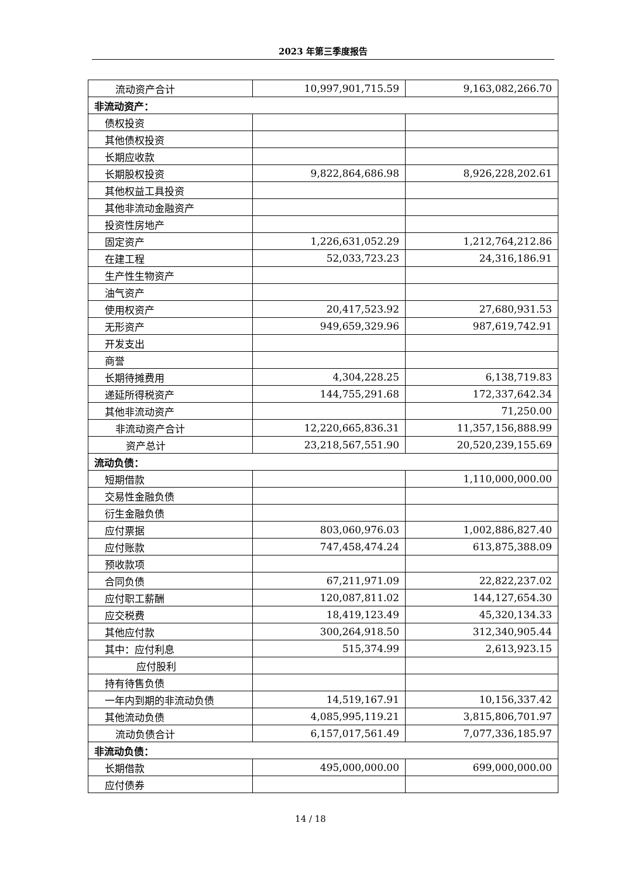2023 年第三季度报告
| 流动资产合计 | 10,997,901,715.59 | 9,163,082,266.70 |
| 非流动资产： | | |
| 债权投资 | | |
| 其他债权投资 | | |
| 长期应收款 | | |
| 长期股权投资 | 9,822,864,686.98 | 8,926,228,202.61 |
| 其他权益工具投资 | | |
| 其他非流动金融资产 | | |
| 投资性房地产 | | |
| 固定资产 | 1,226,631,052.29 | 1,212,764,212.86 |
| 在建工程 | 52,033,723.23 | 24,316,186.91 |
| 生产性生物资产 | | |
| 油气资产 | | |
| 使用权资产 | 20,417,523.92 | 27,680,931.53 |
| 无形资产 | 949,659,329.96 | 987,619,742.91 |
| 开发支出 | | |
| 商誉 | | |
| 长期待摊费用 | 4,304,228.25 | 6,138,719.83 |
| 递延所得税资产 | 144,755,291.68 | 172,337,642.34 |
| 其他非流动资产 | | 71,250.00 |
| 非流动资产合计 | 12,220,665,836.31 | 11,357,156,888.99 |
| 资产总计 | 23,218,567,551.90 | 20,520,239,155.69 |
| 流动负债： | | |
| 短期借款 | | 1,110,000,000.00 |
| 交易性金融负债 | | |
| 衍生金融负债 | | |
| 应付票据 | 803,060,976.03 | 1,002,886,827.40 |
| 应付账款 | 747,458,474.24 | 613,875,388.09 |
| 预收款项 | | |
| 合同负债 | 67,211,971.09 | 22,822,237.02 |
| 应付职工薪酬 | 120,087,811.02 | 144,127,654.30 |
| 应交税费 | 18,419,123.49 | 45,320,134.33 |
| 其他应付款 | 300,264,918.50 | 312,340,905.44 |
| 其中：应付利息 | 515,374.99 | 2,613,923.15 |
| 应付股利 | | |
| 持有待售负债 | | |
| 一年内到期的非流动负债 | 14,519,167.91 | 10,156,337.42 |
| 其他流动负债 | 4,085,995,119.21 | 3,815,806,701.97 |
| 流动负债合计 | 6,157,017,561.49 | 7,077,336,185.97 |
| 非流动负债： | | |
| 长期借款 | 495,000,000.00 | 699,000,000.00 |
| 应付债券 | | |
14 / 18